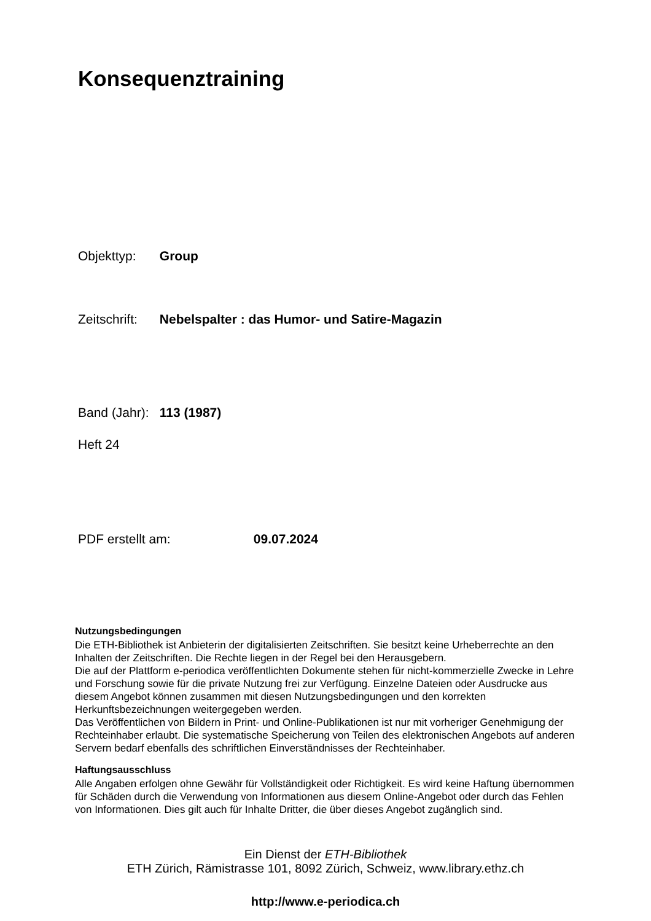Konsequenztraining
Objekttyp: Group
Zeitschrift: Nebelspalter : das Humor- und Satire-Magazin
Band (Jahr): 113 (1987)
Heft 24
PDF erstellt am: 09.07.2024
Nutzungsbedingungen
Die ETH-Bibliothek ist Anbieterin der digitalisierten Zeitschriften. Sie besitzt keine Urheberrechte an den Inhalten der Zeitschriften. Die Rechte liegen in der Regel bei den Herausgebern.
Die auf der Plattform e-periodica veröffentlichten Dokumente stehen für nicht-kommerzielle Zwecke in Lehre und Forschung sowie für die private Nutzung frei zur Verfügung. Einzelne Dateien oder Ausdrucke aus diesem Angebot können zusammen mit diesen Nutzungsbedingungen und den korrekten Herkunftsbezeichnungen weitergegeben werden.
Das Veröffentlichen von Bildern in Print- und Online-Publikationen ist nur mit vorheriger Genehmigung der Rechteinhaber erlaubt. Die systematische Speicherung von Teilen des elektronischen Angebots auf anderen Servern bedarf ebenfalls des schriftlichen Einverständnisses der Rechteinhaber.
Haftungsausschluss
Alle Angaben erfolgen ohne Gewähr für Vollständigkeit oder Richtigkeit. Es wird keine Haftung übernommen für Schäden durch die Verwendung von Informationen aus diesem Online-Angebot oder durch das Fehlen von Informationen. Dies gilt auch für Inhalte Dritter, die über dieses Angebot zugänglich sind.
Ein Dienst der ETH-Bibliothek
ETH Zürich, Rämistrasse 101, 8092 Zürich, Schweiz, www.library.ethz.ch
http://www.e-periodica.ch